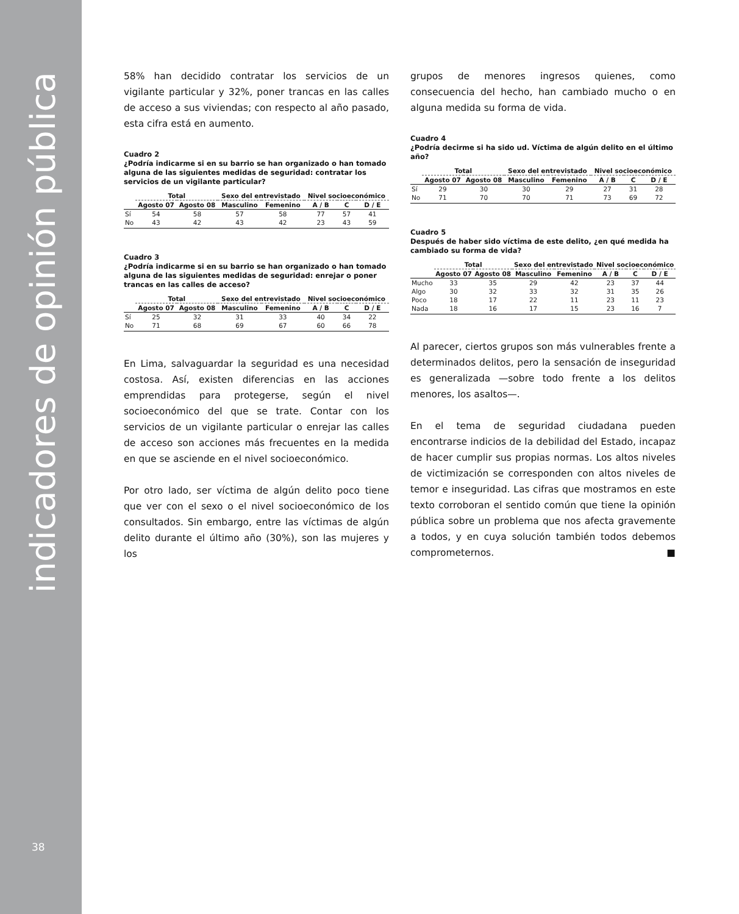indicadores de opinión pública
38
58% han decidido contratar los servicios de un vigilante particular y 32%, poner trancas en las calles de acceso a sus viviendas; con respecto al año pasado, esta cifra está en aumento.
Cuadro 2
¿Podría indicarme si en su barrio se han organizado o han tomado alguna de las siguientes medidas de seguridad: contratar los servicios de un vigilante particular?
| | Total | | Sexo del entrevistado | | Nivel socioeconómico | | |
| --- | --- | --- | --- | --- | --- | --- | --- |
| | Agosto 07 | Agosto 08 | Masculino | Femenino | A / B | C | D / E |
| Sí | 54 | 58 | 57 | 58 | 77 | 57 | 41 |
| No | 43 | 42 | 43 | 42 | 23 | 43 | 59 |
Cuadro 3
¿Podría indicarme si en su barrio se han organizado o han tomado alguna de las siguientes medidas de seguridad: enrejar o poner trancas en las calles de acceso?
| | Total | | Sexo del entrevistado | | Nivel socioeconómico | | |
| --- | --- | --- | --- | --- | --- | --- | --- |
| | Agosto 07 | Agosto 08 | Masculino | Femenino | A / B | C | D / E |
| Sí | 25 | 32 | 31 | 33 | 40 | 34 | 22 |
| No | 71 | 68 | 69 | 67 | 60 | 66 | 78 |
En Lima, salvaguardar la seguridad es una necesidad costosa. Así, existen diferencias en las acciones emprendidas para protegerse, según el nivel socioeconómico del que se trate. Contar con los servicios de un vigilante particular o enrejar las calles de acceso son acciones más frecuentes en la medida en que se asciende en el nivel socioeconómico.
Por otro lado, ser víctima de algún delito poco tiene que ver con el sexo o el nivel socioeconómico de los consultados. Sin embargo, entre las víctimas de algún delito durante el último año (30%), son las mujeres y los
grupos de menores ingresos quienes, como consecuencia del hecho, han cambiado mucho o en alguna medida su forma de vida.
Cuadro 4
¿Podría decirme si ha sido ud. Víctima de algún delito en el último año?
| | Total | | Sexo del entrevistado | | Nivel socioeconómico | | |
| --- | --- | --- | --- | --- | --- | --- | --- |
| | Agosto 07 | Agosto 08 | Masculino | Femenino | A / B | C | D / E |
| Sí | 29 | 30 | 30 | 29 | 27 | 31 | 28 |
| No | 71 | 70 | 70 | 71 | 73 | 69 | 72 |
Cuadro 5
Después de haber sido víctima de este delito, ¿en qué medida ha cambiado su forma de vida?
| | Total | | Sexo del entrevistado | | Nivel socioeconómico | | |
| --- | --- | --- | --- | --- | --- | --- | --- |
| | Agosto 07 | Agosto 08 | Masculino | Femenino | A / B | C | D / E |
| Mucho | 33 | 35 | 29 | 42 | 23 | 37 | 44 |
| Algo | 30 | 32 | 33 | 32 | 31 | 35 | 26 |
| Poco | 18 | 17 | 22 | 11 | 23 | 11 | 23 |
| Nada | 18 | 16 | 17 | 15 | 23 | 16 | 7 |
Al parecer, ciertos grupos son más vulnerables frente a determinados delitos, pero la sensación de inseguridad es generalizada —sobre todo frente a los delitos menores, los asaltos—.
En el tema de seguridad ciudadana pueden encontrarse indicios de la debilidad del Estado, incapaz de hacer cumplir sus propias normas. Los altos niveles de victimización se corresponden con altos niveles de temor e inseguridad. Las cifras que mostramos en este texto corroboran el sentido común que tiene la opinión pública sobre un problema que nos afecta gravemente a todos, y en cuya solución también todos debemos comprometernos. ■